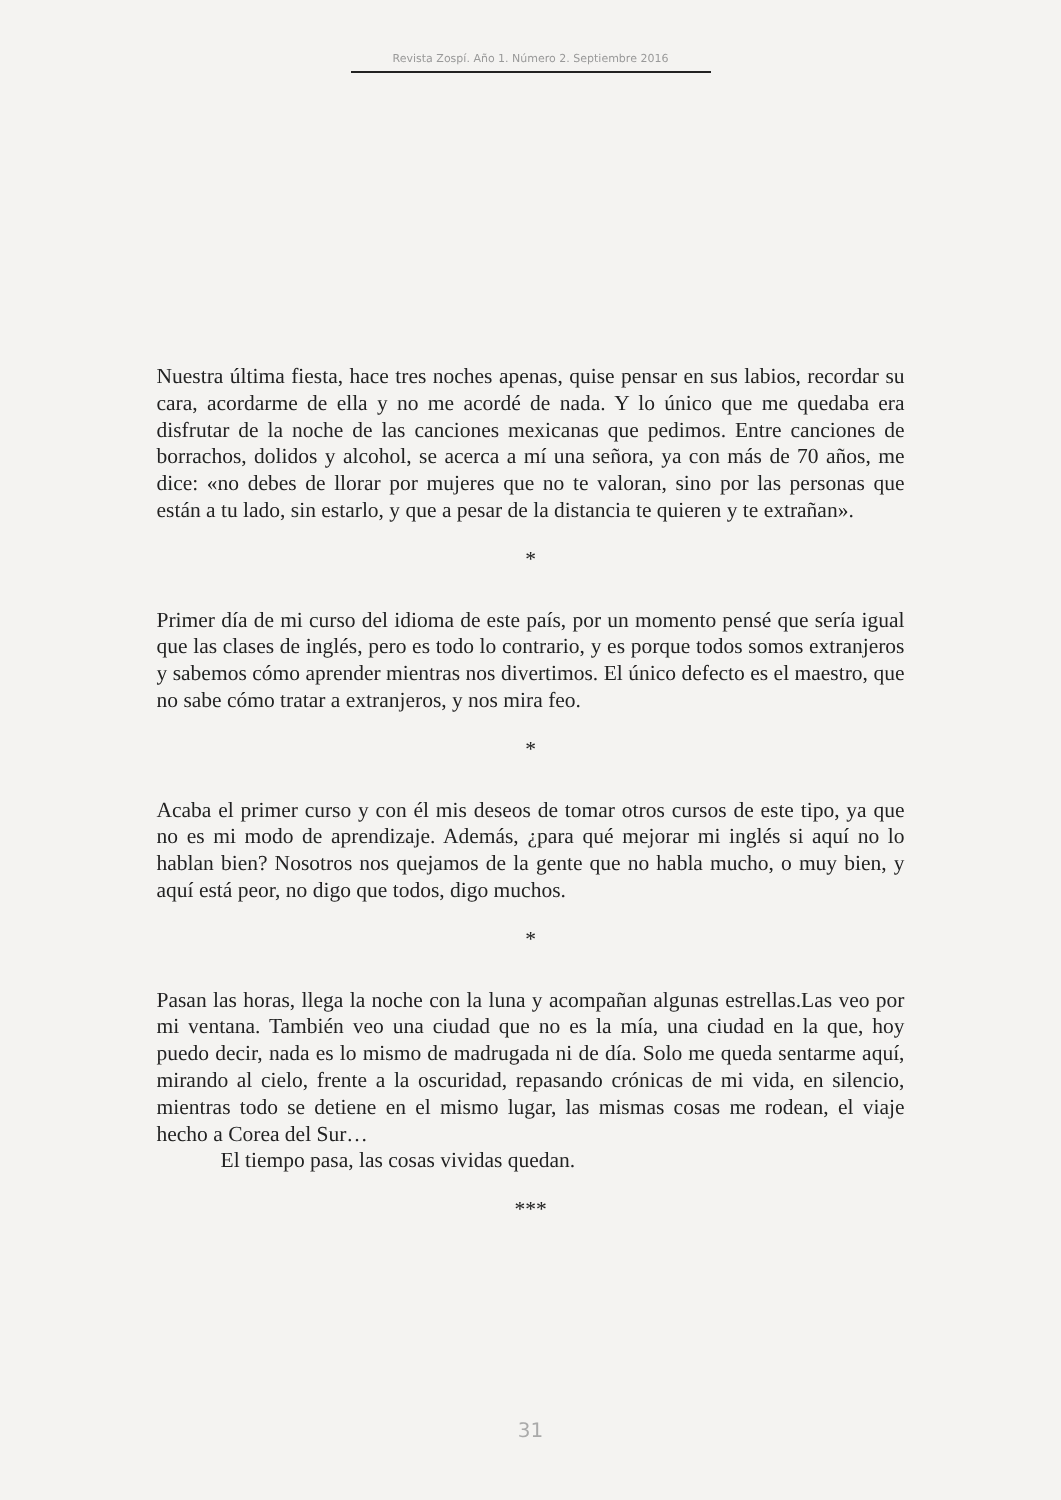Revista Zospí. Año 1. Número 2. Septiembre 2016
Nuestra última fiesta, hace tres noches apenas, quise pensar en sus labios, recordar su cara, acordarme de ella y no me acordé de nada. Y lo único que me quedaba era disfrutar de la noche de las canciones mexicanas que pedimos. Entre canciones de borrachos, dolidos y alcohol, se acerca a mí una señora, ya con más de 70 años, me dice: «no debes de llorar por mujeres que no te valoran, sino por las personas que están a tu lado, sin estarlo, y que a pesar de la distancia te quieren y te extrañan».
*
Primer día de mi curso del idioma de este país, por un momento pensé que sería igual que las clases de inglés, pero es todo lo contrario, y es porque todos somos extranjeros y sabemos cómo aprender mientras nos divertimos. El único defecto es el maestro, que no sabe cómo tratar a extranjeros, y nos mira feo.
*
Acaba el primer curso y con él mis deseos de tomar otros cursos de este tipo, ya que no es mi modo de aprendizaje. Además, ¿para qué mejorar mi inglés si aquí no lo hablan bien? Nosotros nos quejamos de la gente que no habla mucho, o muy bien, y aquí está peor, no digo que todos, digo muchos.
*
Pasan las horas, llega la noche con la luna y acompañan algunas estrellas.Las veo por mi ventana. También veo una ciudad que no es la mía, una ciudad en la que, hoy puedo decir, nada es lo mismo de madrugada ni de día. Solo me queda sentarme aquí, mirando al cielo, frente a la oscuridad, repasando crónicas de mi vida, en silencio, mientras todo se detiene en el mismo lugar, las mismas cosas me rodean, el viaje hecho a Corea del Sur…
El tiempo pasa, las cosas vividas quedan.
***
31